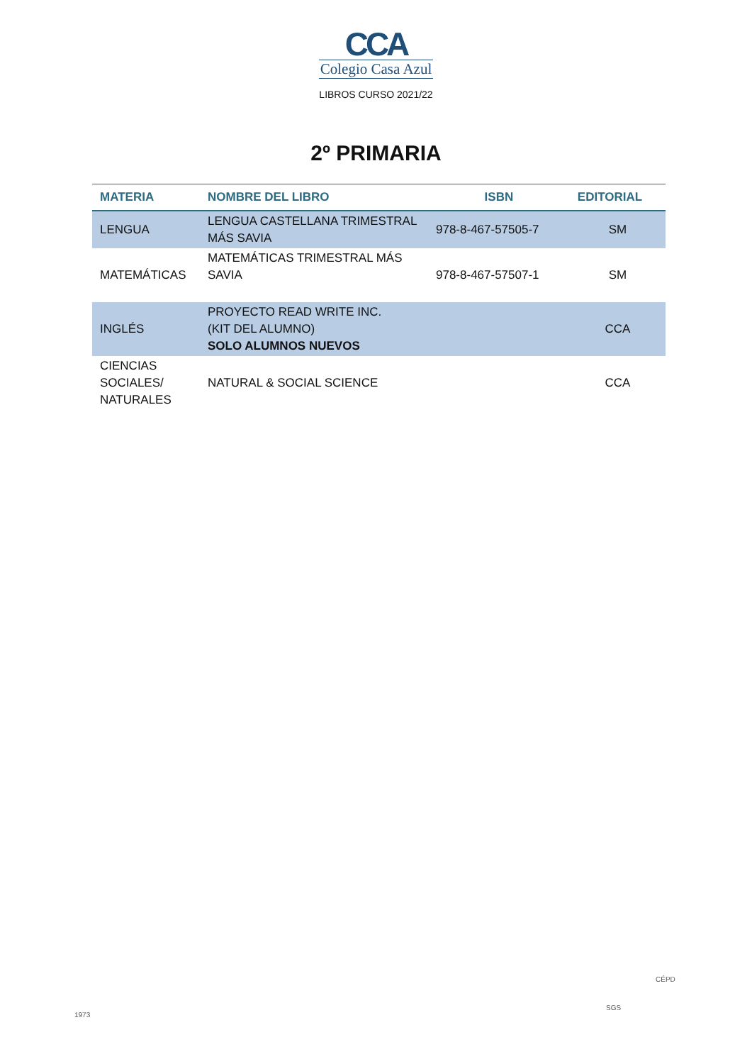CCA
Colegio Casa Azul
LIBROS CURSO 2021/22
2º PRIMARIA
| MATERIA | NOMBRE DEL LIBRO | ISBN | EDITORIAL |
| --- | --- | --- | --- |
| LENGUA | LENGUA CASTELLANA TRIMESTRAL MÁS SAVIA | 978-8-467-57505-7 | SM |
| MATEMÁTICAS | MATEMÁTICAS TRIMESTRAL MÁS SAVIA | 978-8-467-57507-1 | SM |
| INGLÉS | PROYECTO READ WRITE INC. (KIT DEL ALUMNO) SOLO ALUMNOS NUEVOS | | CCA |
| CIENCIAS SOCIALES/ NATURALES | NATURAL & SOCIAL SCIENCE | | CCA |
1973
SGS
CÉPD